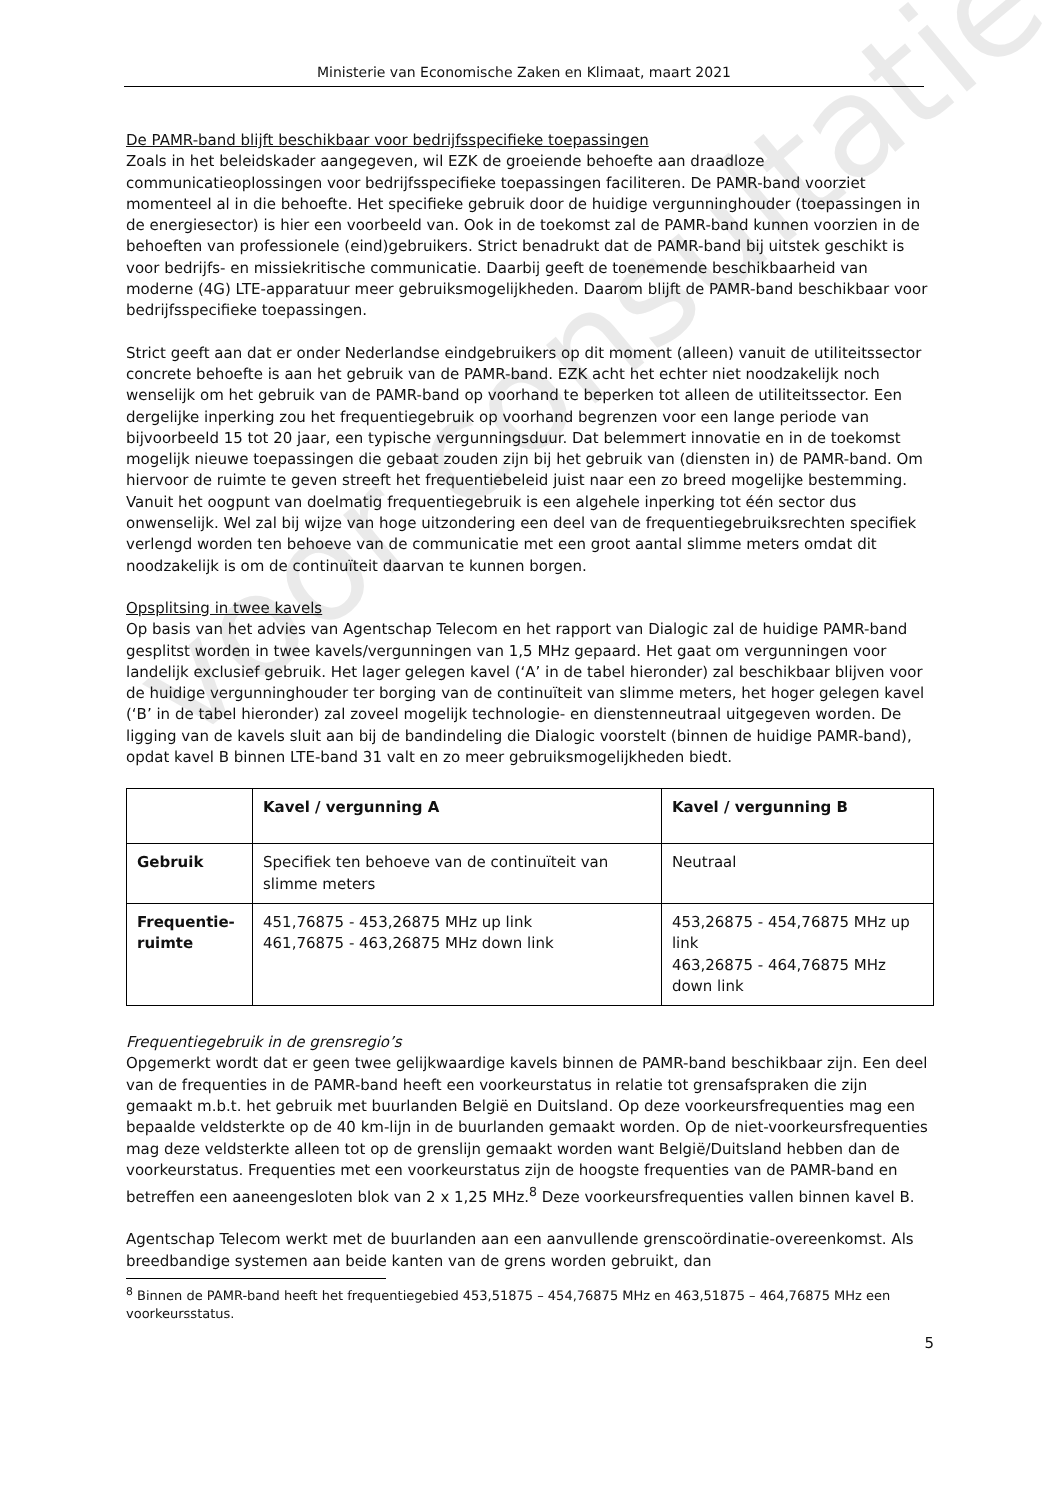voor consultatie
Ministerie van Economische Zaken en Klimaat, maart 2021
De PAMR-band blijft beschikbaar voor bedrijfsspecifieke toepassingen
Zoals in het beleidskader aangegeven, wil EZK de groeiende behoefte aan draadloze communicatieoplossingen voor bedrijfsspecifieke toepassingen faciliteren. De PAMR-band voorziet momenteel al in die behoefte. Het specifieke gebruik door de huidige vergunninghouder (toepassingen in de energiesector) is hier een voorbeeld van. Ook in de toekomst zal de PAMR-band kunnen voorzien in de behoeften van professionele (eind)gebruikers. Strict benadrukt dat de PAMR-band bij uitstek geschikt is voor bedrijfs- en missiekritische communicatie. Daarbij geeft de toenemende beschikbaarheid van moderne (4G) LTE-apparatuur meer gebruiksmogelijkheden. Daarom blijft de PAMR-band beschikbaar voor bedrijfsspecifieke toepassingen.
Strict geeft aan dat er onder Nederlandse eindgebruikers op dit moment (alleen) vanuit de utiliteitssector concrete behoefte is aan het gebruik van de PAMR-band. EZK acht het echter niet noodzakelijk noch wenselijk om het gebruik van de PAMR-band op voorhand te beperken tot alleen de utiliteitssector. Een dergelijke inperking zou het frequentiegebruik op voorhand begrenzen voor een lange periode van bijvoorbeeld 15 tot 20 jaar, een typische vergunningsduur. Dat belemmert innovatie en in de toekomst mogelijk nieuwe toepassingen die gebaat zouden zijn bij het gebruik van (diensten in) de PAMR-band. Om hiervoor de ruimte te geven streeft het frequentiebeleid juist naar een zo breed mogelijke bestemming. Vanuit het oogpunt van doelmatig frequentiegebruik is een algehele inperking tot één sector dus onwenselijk. Wel zal bij wijze van hoge uitzondering een deel van de frequentiegebruiksrechten specifiek verlengd worden ten behoeve van de communicatie met een groot aantal slimme meters omdat dit noodzakelijk is om de continuïteit daarvan te kunnen borgen.
Opsplitsing in twee kavels
Op basis van het advies van Agentschap Telecom en het rapport van Dialogic zal de huidige PAMR-band gesplitst worden in twee kavels/vergunningen van 1,5 MHz gepaard. Het gaat om vergunningen voor landelijk exclusief gebruik. Het lager gelegen kavel (‘A’ in de tabel hieronder) zal beschikbaar blijven voor de huidige vergunninghouder ter borging van de continuïteit van slimme meters, het hoger gelegen kavel (‘B’ in de tabel hieronder) zal zoveel mogelijk technologie- en dienstenneutraal uitgegeven worden. De ligging van de kavels sluit aan bij de bandindeling die Dialogic voorstelt (binnen de huidige PAMR-band), opdat kavel B binnen LTE-band 31 valt en zo meer gebruiksmogelijkheden biedt.
| | Kavel / vergunning A | Kavel / vergunning B |
| --- | --- | --- |
| Gebruik | Specifiek ten behoeve van de continuïteit van slimme meters | Neutraal |
| Frequentie-ruimte | 451,76875 - 453,26875 MHz up link 461,76875 - 463,26875 MHz down link | 453,26875 - 454,76875 MHz up link 463,26875 - 464,76875 MHz down link |
Frequentiegebruik in de grensregio’s
Opgemerkt wordt dat er geen twee gelijkwaardige kavels binnen de PAMR-band beschikbaar zijn. Een deel van de frequenties in de PAMR-band heeft een voorkeurstatus in relatie tot grensafspraken die zijn gemaakt m.b.t. het gebruik met buurlanden België en Duitsland. Op deze voorkeursfrequenties mag een bepaalde veldsterkte op de 40 km-lijn in de buurlanden gemaakt worden. Op de niet-voorkeursfrequenties mag deze veldsterkte alleen tot op de grenslijn gemaakt worden want België/Duitsland hebben dan de voorkeurstatus. Frequenties met een voorkeurstatus zijn de hoogste frequenties van de PAMR-band en betreffen een aaneengesloten blok van 2 x 1,25 MHz.<sup>8</sup> Deze voorkeursfrequenties vallen binnen kavel B.
Agentschap Telecom werkt met de buurlanden aan een aanvullende grenscoördinatie-overeenkomst. Als breedbandige systemen aan beide kanten van de grens worden gebruikt, dan
<sup>8</sup> Binnen de PAMR-band heeft het frequentiegebied 453,51875 – 454,76875 MHz en 463,51875 – 464,76875 MHz een voorkeursstatus.
5